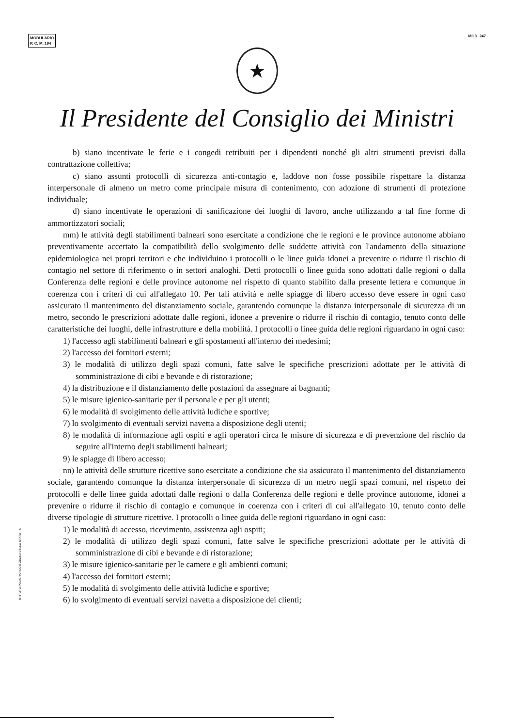MODULARIO
P. C. M. 194
MOD. 247
★
Il Presidente del Consiglio dei Ministri
b) siano incentivate le ferie e i congedi retribuiti per i dipendenti nonché gli altri strumenti previsti dalla contrattazione collettiva;
c) siano assunti protocolli di sicurezza anti-contagio e, laddove non fosse possibile rispettare la distanza interpersonale di almeno un metro come principale misura di contenimento, con adozione di strumenti di protezione individuale;
d) siano incentivate le operazioni di sanificazione dei luoghi di lavoro, anche utilizzando a tal fine forme di ammortizzatori sociali;
mm) le attività degli stabilimenti balneari sono esercitate a condizione che le regioni e le province autonome abbiano preventivamente accertato la compatibilità dello svolgimento delle suddette attività con l'andamento della situazione epidemiologica nei propri territori e che individuino i protocolli o le linee guida idonei a prevenire o ridurre il rischio di contagio nel settore di riferimento o in settori analoghi. Detti protocolli o linee guida sono adottati dalle regioni o dalla Conferenza delle regioni e delle province autonome nel rispetto di quanto stabilito dalla presente lettera e comunque in coerenza con i criteri di cui all'allegato 10. Per tali attività e nelle spiagge di libero accesso deve essere in ogni caso assicurato il mantenimento del distanziamento sociale, garantendo comunque la distanza interpersonale di sicurezza di un metro, secondo le prescrizioni adottate dalle regioni, idonee a prevenire o ridurre il rischio di contagio, tenuto conto delle caratteristiche dei luoghi, delle infrastrutture e della mobilità. I protocolli o linee guida delle regioni riguardano in ogni caso:
1) l'accesso agli stabilimenti balneari e gli spostamenti all'interno dei medesimi;
2) l'accesso dei fornitori esterni;
3) le modalità di utilizzo degli spazi comuni, fatte salve le specifiche prescrizioni adottate per le attività di somministrazione di cibi e bevande e di ristorazione;
4) la distribuzione e il distanziamento delle postazioni da assegnare ai bagnanti;
5) le misure igienico-sanitarie per il personale e per gli utenti;
6) le modalità di svolgimento delle attività ludiche e sportive;
7) lo svolgimento di eventuali servizi navetta a disposizione degli utenti;
8) le modalità di informazione agli ospiti e agli operatori circa le misure di sicurezza e di prevenzione del rischio da seguire all'interno degli stabilimenti balneari;
9) le spiagge di libero accesso;
nn) le attività delle strutture ricettive sono esercitate a condizione che sia assicurato il mantenimento del distanziamento sociale, garantendo comunque la distanza interpersonale di sicurezza di un metro negli spazi comuni, nel rispetto dei protocolli e delle linee guida adottati dalle regioni o dalla Conferenza delle regioni e delle province autonome, idonei a prevenire o ridurre il rischio di contagio e comunque in coerenza con i criteri di cui all'allegato 10, tenuto conto delle diverse tipologie di strutture ricettive. I protocolli o linee guida delle regioni riguardano in ogni caso:
1) le modalità di accesso, ricevimento, assistenza agli ospiti;
2) le modalità di utilizzo degli spazi comuni, fatte salve le specifiche prescrizioni adottate per le attività di somministrazione di cibi e bevande e di ristorazione;
3) le misure igienico-sanitarie per le camere e gli ambienti comuni;
4) l'accesso dei fornitori esterni;
5) le modalità di svolgimento delle attività ludiche e sportive;
6) lo svolgimento di eventuali servizi navetta a disposizione dei clienti;
ISTITUTO POLIGRAFICO E ZECCA DELLO STATO - S